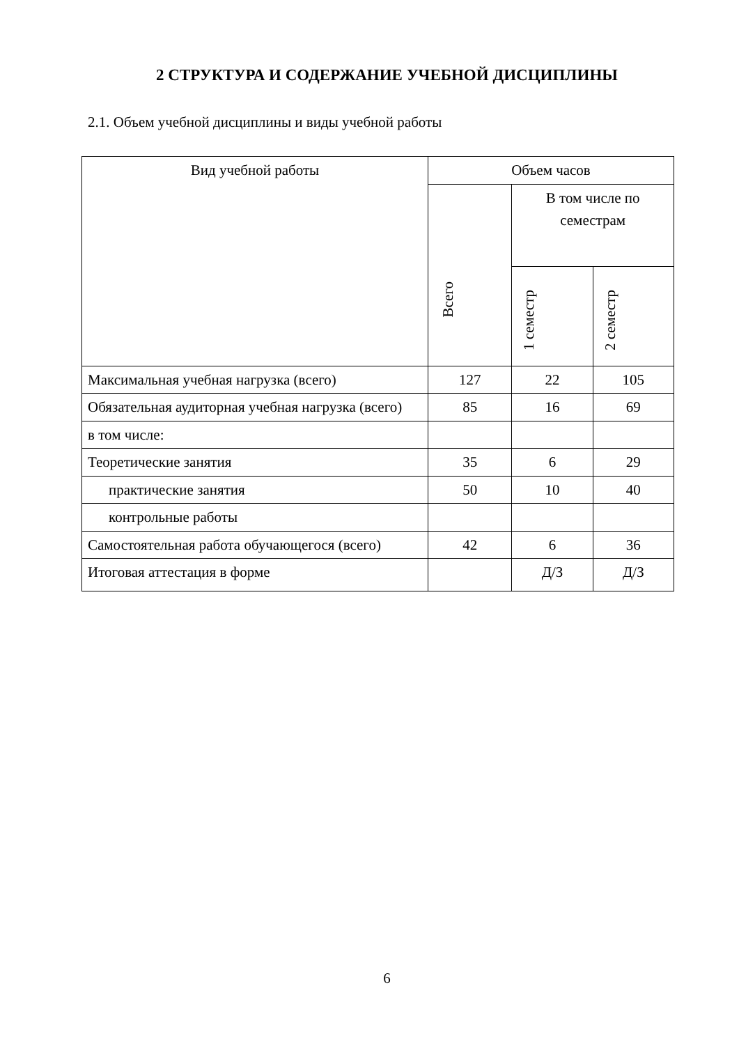2 СТРУКТУРА И СОДЕРЖАНИЕ УЧЕБНОЙ ДИСЦИПЛИНЫ
2.1. Объем учебной дисциплины и виды учебной работы
| Вид учебной работы | Объем часов | | |
| --- | --- | --- | --- |
| | Всего | В том числе по семестрам | |
| | | 1 семестр | 2 семестр |
| Максимальная учебная нагрузка (всего) | 127 | 22 | 105 |
| Обязательная аудиторная учебная нагрузка (всего) | 85 | 16 | 69 |
| в том числе: | | | |
| Теоретические занятия | 35 | 6 | 29 |
| практические занятия | 50 | 10 | 40 |
| контрольные работы | | | |
| Самостоятельная работа обучающегося (всего) | 42 | 6 | 36 |
| Итоговая аттестация в форме | | Д/З | Д/З |
6